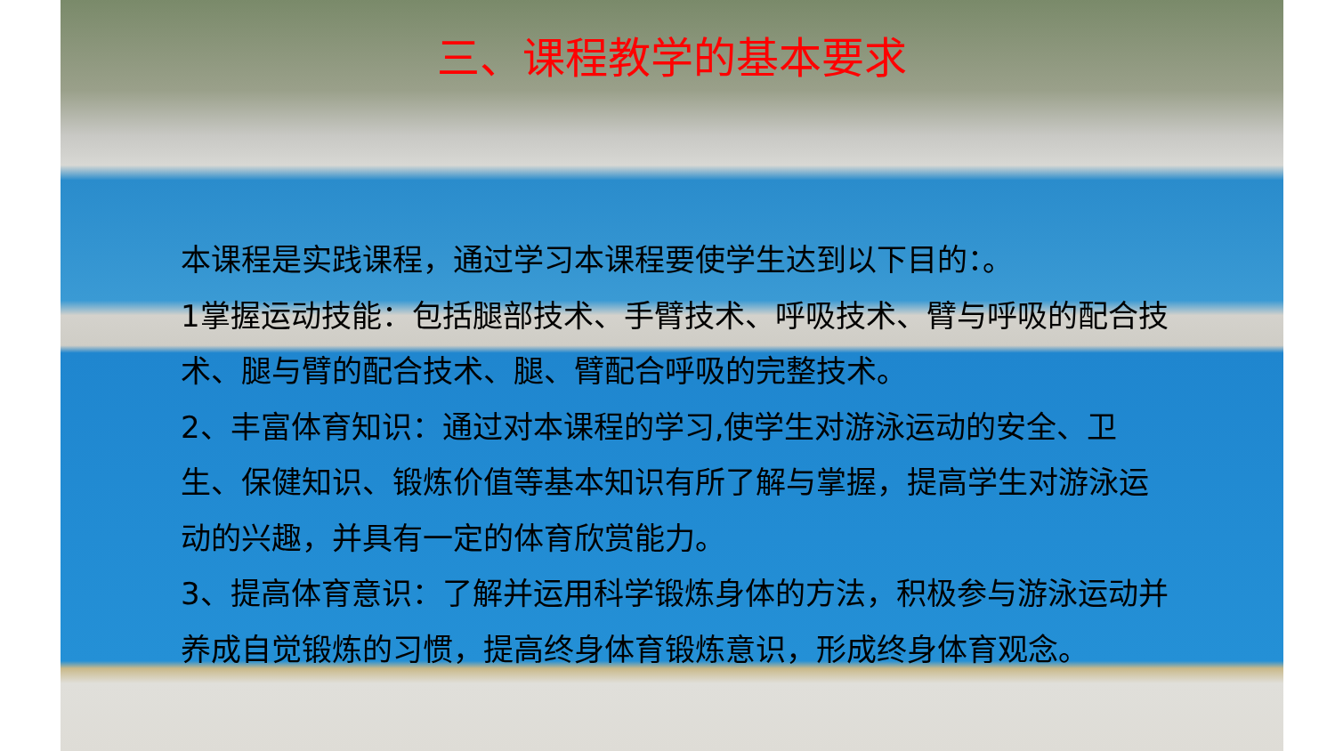三、课程教学的基本要求
本课程是实践课程，通过学习本课程要使学生达到以下目的：。
1掌握运动技能：包括腿部技术、手臂技术、呼吸技术、臂与呼吸的配合技术、腿与臂的配合技术、腿、臂配合呼吸的完整技术。
2、丰富体育知识：通过对本课程的学习,使学生对游泳运动的安全、卫生、保健知识、锻炼价值等基本知识有所了解与掌握，提高学生对游泳运动的兴趣，并具有一定的体育欣赏能力。
3、提高体育意识：了解并运用科学锻炼身体的方法，积极参与游泳运动并养成自觉锻炼的习惯，提高终身体育锻炼意识，形成终身体育观念。